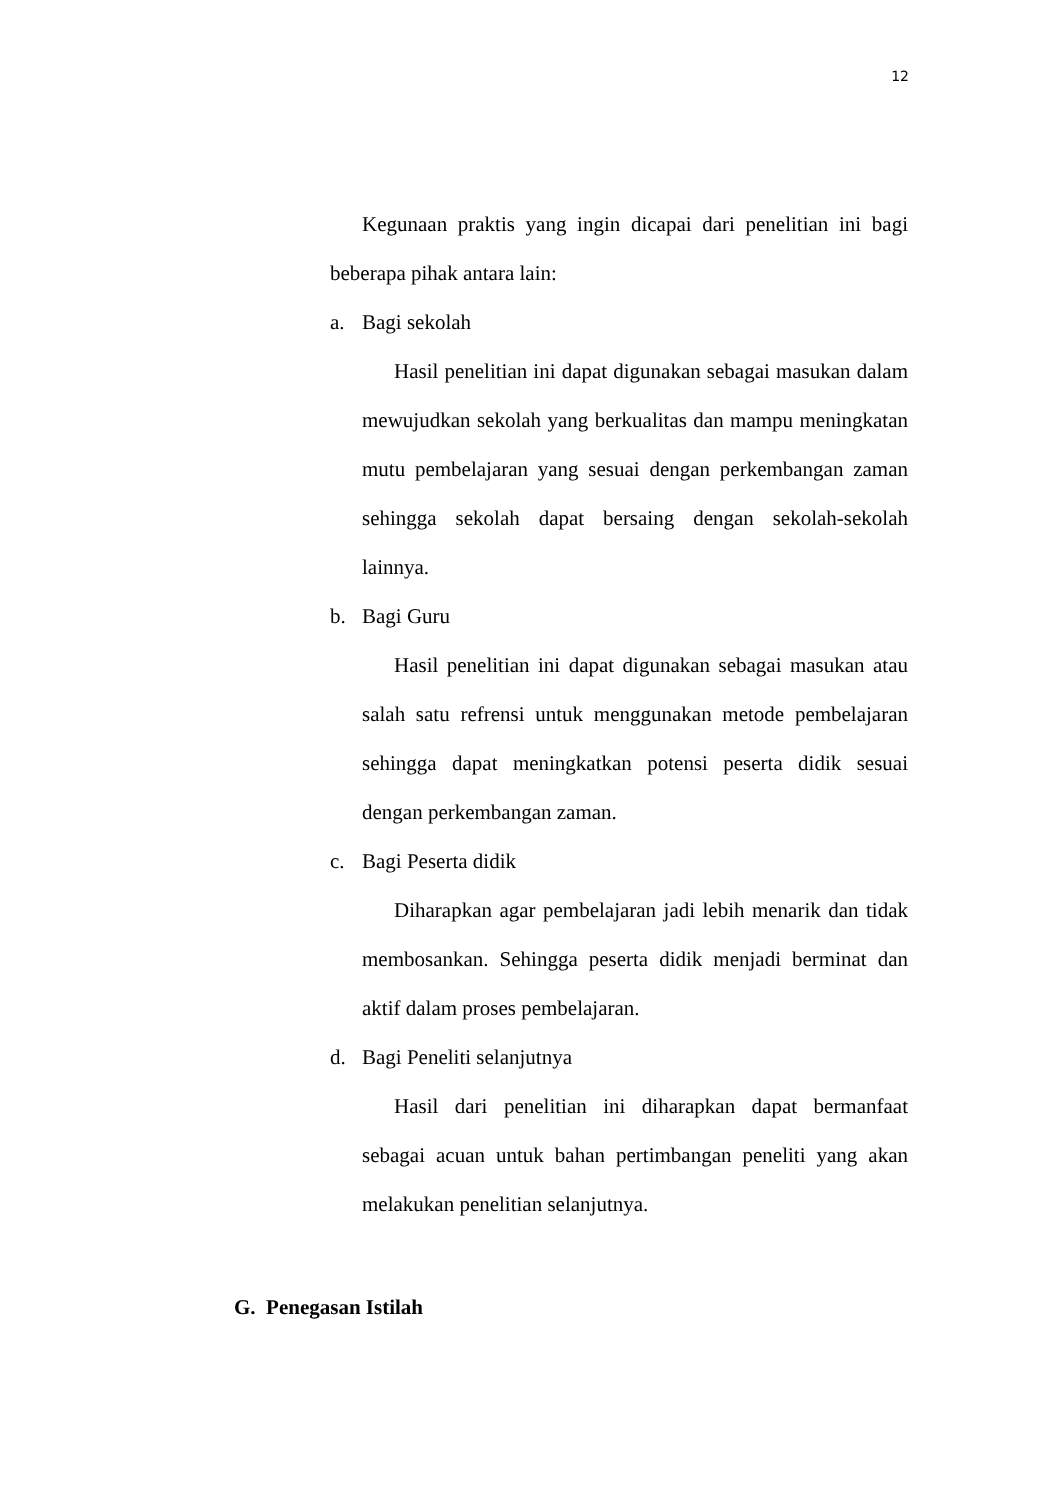12
Kegunaan praktis yang ingin dicapai dari penelitian ini bagi beberapa pihak antara lain:
a. Bagi sekolah
Hasil penelitian ini dapat digunakan sebagai masukan dalam mewujudkan sekolah yang berkualitas dan mampu meningkatan mutu pembelajaran yang sesuai dengan perkembangan zaman sehingga sekolah dapat bersaing dengan sekolah-sekolah lainnya.
b. Bagi Guru
Hasil penelitian ini dapat digunakan sebagai masukan atau salah satu refrensi untuk menggunakan metode pembelajaran sehingga dapat meningkatkan potensi peserta didik sesuai dengan perkembangan zaman.
c. Bagi Peserta didik
Diharapkan agar pembelajaran jadi lebih menarik dan tidak membosankan. Sehingga peserta didik menjadi berminat dan aktif dalam proses pembelajaran.
d. Bagi Peneliti selanjutnya
Hasil dari penelitian ini diharapkan dapat bermanfaat sebagai acuan untuk bahan pertimbangan peneliti yang akan melakukan penelitian selanjutnya.
G. Penegasan Istilah